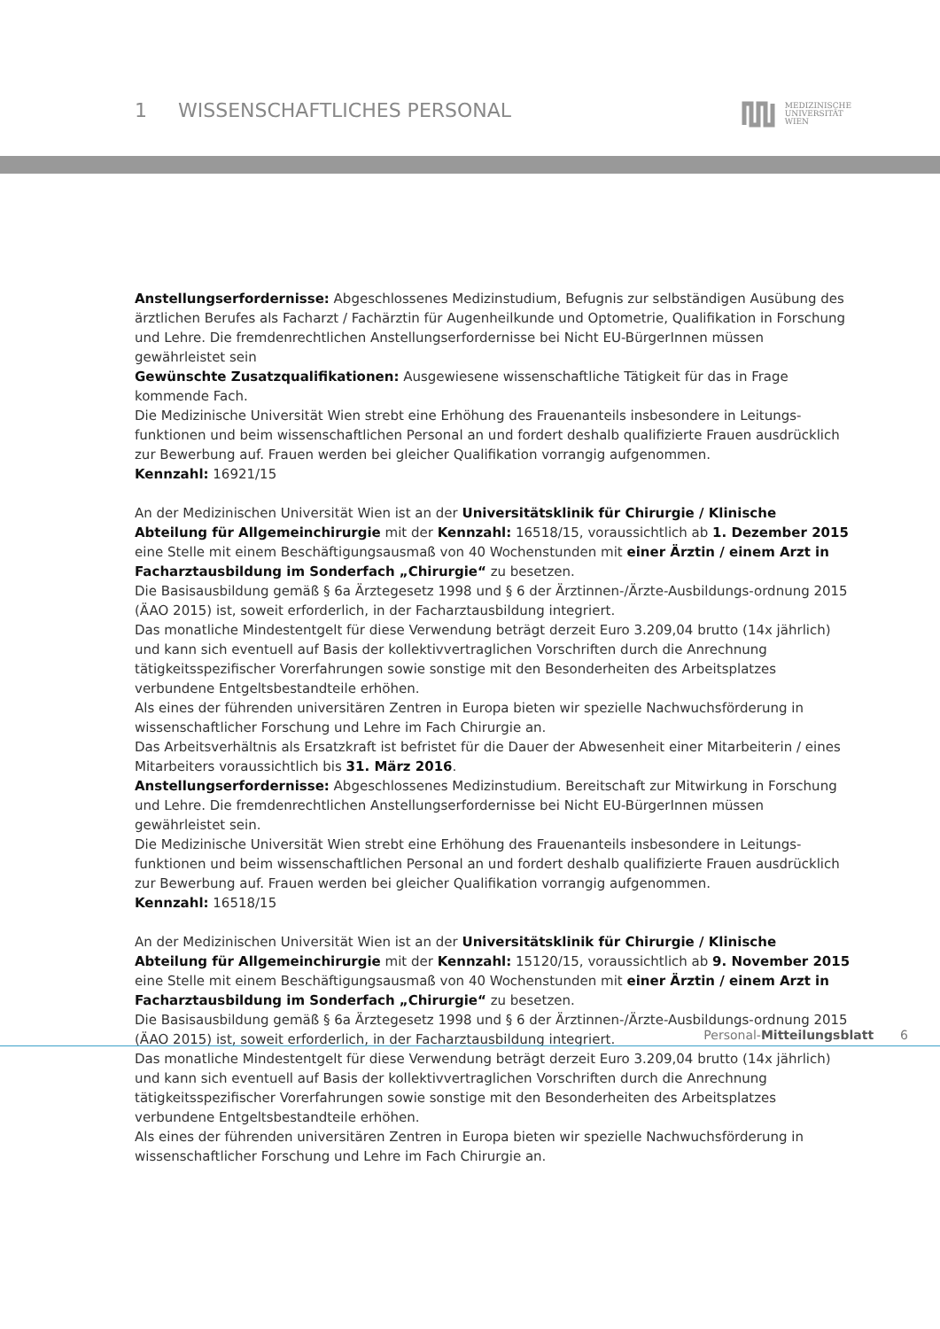1 WISSENSCHAFTLICHES PERSONAL
MEDIZINISCHE
UNIVERSITÄT
WIEN
Anstellungserfordernisse: Abgeschlossenes Medizinstudium, Befugnis zur selbständigen Ausübung des ärztlichen Berufes als Facharzt / Fachärztin für Augenheilkunde und Optometrie, Qualifikation in Forschung und Lehre. Die fremdenrechtlichen Anstellungserfordernisse bei Nicht EU-BürgerInnen müssen gewährleistet sein
Gewünschte Zusatzqualifikationen: Ausgewiesene wissenschaftliche Tätigkeit für das in Frage kommende Fach.
Die Medizinische Universität Wien strebt eine Erhöhung des Frauenanteils insbesondere in Leitungs-funktionen und beim wissenschaftlichen Personal an und fordert deshalb qualifizierte Frauen ausdrücklich zur Bewerbung auf. Frauen werden bei gleicher Qualifikation vorrangig aufgenommen.
Kennzahl: 16921/15
An der Medizinischen Universität Wien ist an der Universitätsklinik für Chirurgie / Klinische Abteilung für Allgemeinchirurgie mit der Kennzahl: 16518/15, voraussichtlich ab 1. Dezember 2015 eine Stelle mit einem Beschäftigungsausmaß von 40 Wochenstunden mit einer Ärztin / einem Arzt in Facharztausbildung im Sonderfach „Chirurgie“ zu besetzen.
Die Basisausbildung gemäß § 6a Ärztegesetz 1998 und § 6 der Ärztinnen-/Ärzte-Ausbildungs-ordnung 2015 (ÄAO 2015) ist, soweit erforderlich, in der Facharztausbildung integriert.
Das monatliche Mindestentgelt für diese Verwendung beträgt derzeit Euro 3.209,04 brutto (14x jährlich) und kann sich eventuell auf Basis der kollektivvertraglichen Vorschriften durch die Anrechnung tätigkeitsspezifischer Vorerfahrungen sowie sonstige mit den Besonderheiten des Arbeitsplatzes verbundene Entgeltsbestandteile erhöhen.
Als eines der führenden universitären Zentren in Europa bieten wir spezielle Nachwuchsförderung in wissenschaftlicher Forschung und Lehre im Fach Chirurgie an.
Das Arbeitsverhältnis als Ersatzkraft ist befristet für die Dauer der Abwesenheit einer Mitarbeiterin / eines Mitarbeiters voraussichtlich bis 31. März 2016.
Anstellungserfordernisse: Abgeschlossenes Medizinstudium. Bereitschaft zur Mitwirkung in Forschung und Lehre. Die fremdenrechtlichen Anstellungserfordernisse bei Nicht EU-BürgerInnen müssen gewährleistet sein.
Die Medizinische Universität Wien strebt eine Erhöhung des Frauenanteils insbesondere in Leitungs-funktionen und beim wissenschaftlichen Personal an und fordert deshalb qualifizierte Frauen ausdrücklich zur Bewerbung auf. Frauen werden bei gleicher Qualifikation vorrangig aufgenommen.
Kennzahl: 16518/15
An der Medizinischen Universität Wien ist an der Universitätsklinik für Chirurgie / Klinische Abteilung für Allgemeinchirurgie mit der Kennzahl: 15120/15, voraussichtlich ab 9. November 2015 eine Stelle mit einem Beschäftigungsausmaß von 40 Wochenstunden mit einer Ärztin / einem Arzt in Facharztausbildung im Sonderfach „Chirurgie“ zu besetzen.
Die Basisausbildung gemäß § 6a Ärztegesetz 1998 und § 6 der Ärztinnen-/Ärzte-Ausbildungs-ordnung 2015 (ÄAO 2015) ist, soweit erforderlich, in der Facharztausbildung integriert.
Das monatliche Mindestentgelt für diese Verwendung beträgt derzeit Euro 3.209,04 brutto (14x jährlich) und kann sich eventuell auf Basis der kollektivvertraglichen Vorschriften durch die Anrechnung tätigkeitsspezifischer Vorerfahrungen sowie sonstige mit den Besonderheiten des Arbeitsplatzes verbundene Entgeltsbestandteile erhöhen.
Als eines der führenden universitären Zentren in Europa bieten wir spezielle Nachwuchsförderung in wissenschaftlicher Forschung und Lehre im Fach Chirurgie an.
Personal-Mitteilungsblatt 6